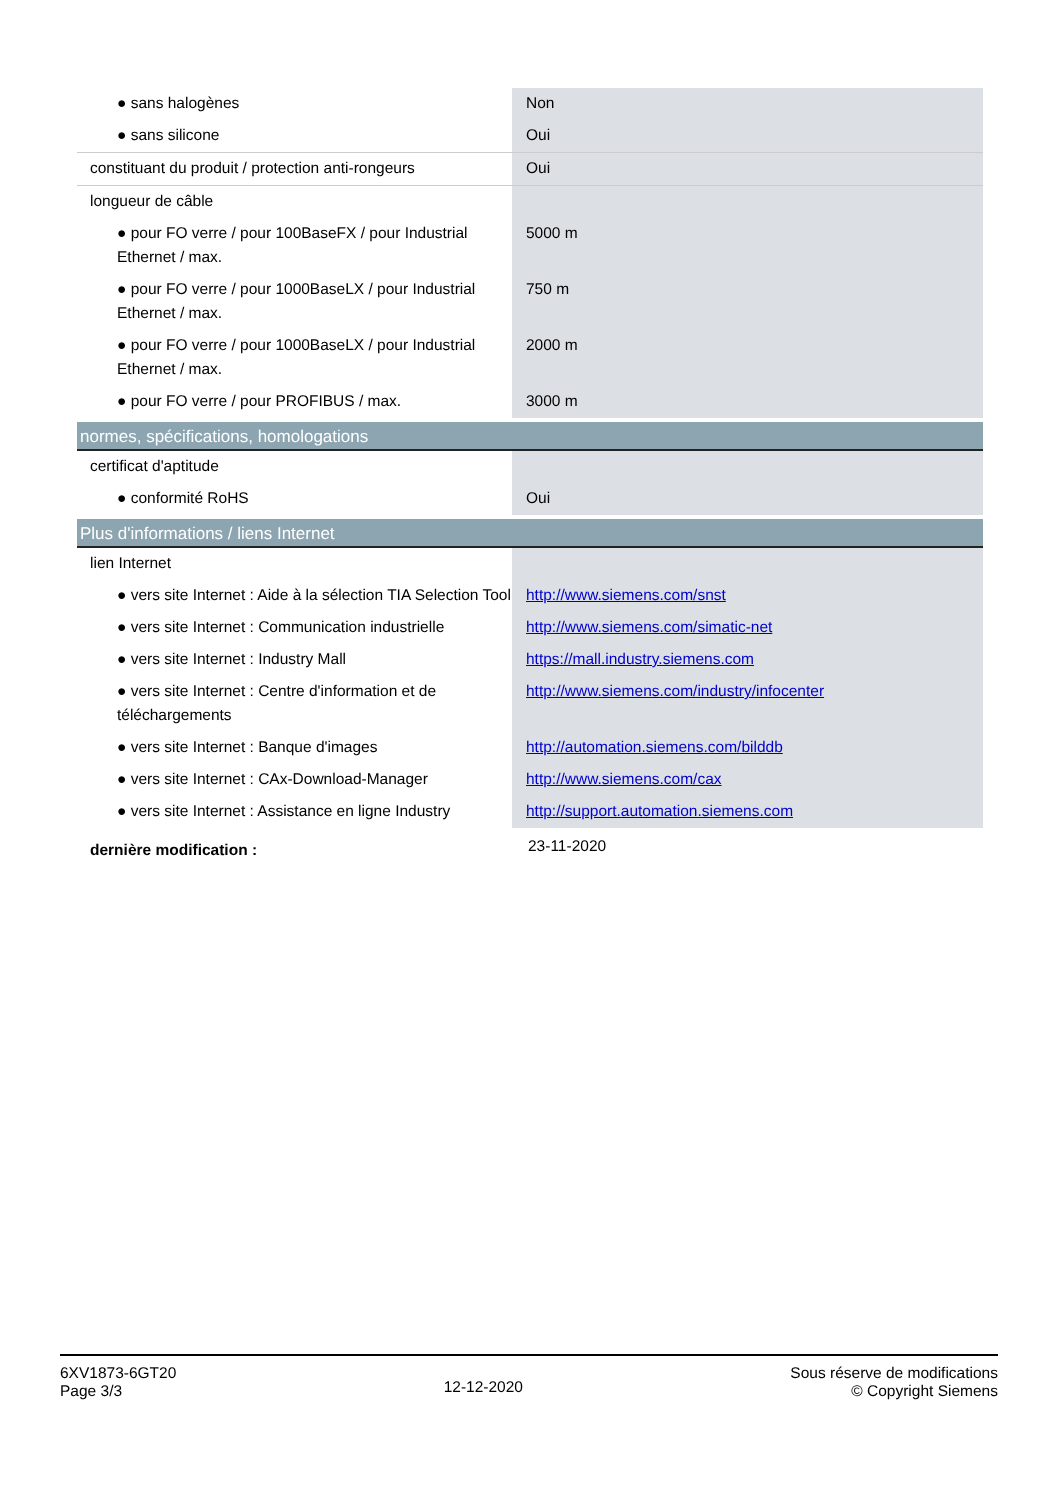| ● sans halogènes | Non |
| ● sans silicone | Oui |
| constituant du produit / protection anti-rongeurs | Oui |
| longueur de câble | |
| ● pour FO verre / pour 100BaseFX / pour Industrial Ethernet / max. | 5000 m |
| ● pour FO verre / pour 1000BaseLX / pour Industrial Ethernet / max. | 750 m |
| ● pour FO verre / pour 1000BaseLX / pour Industrial Ethernet / max. | 2000 m |
| ● pour FO verre / pour PROFIBUS / max. | 3000 m |
| normes, spécifications, homologations | |
| certificat d'aptitude | |
| ● conformité RoHS | Oui |
| Plus d'informations / liens Internet | |
| lien Internet | |
| ● vers site Internet : Aide à la sélection TIA Selection Tool | http://www.siemens.com/snst |
| ● vers site Internet : Communication industrielle | http://www.siemens.com/simatic-net |
| ● vers site Internet : Industry Mall | https://mall.industry.siemens.com |
| ● vers site Internet : Centre d'information et de téléchargements | http://www.siemens.com/industry/infocenter |
| ● vers site Internet : Banque d'images | http://automation.siemens.com/bilddb |
| ● vers site Internet : CAx-Download-Manager | http://www.siemens.com/cax |
| ● vers site Internet : Assistance en ligne Industry | http://support.automation.siemens.com |
| dernière modification : | 23-11-2020 |
6XV1873-6GT20
Page 3/3
12-12-2020
Sous réserve de modifications
© Copyright Siemens